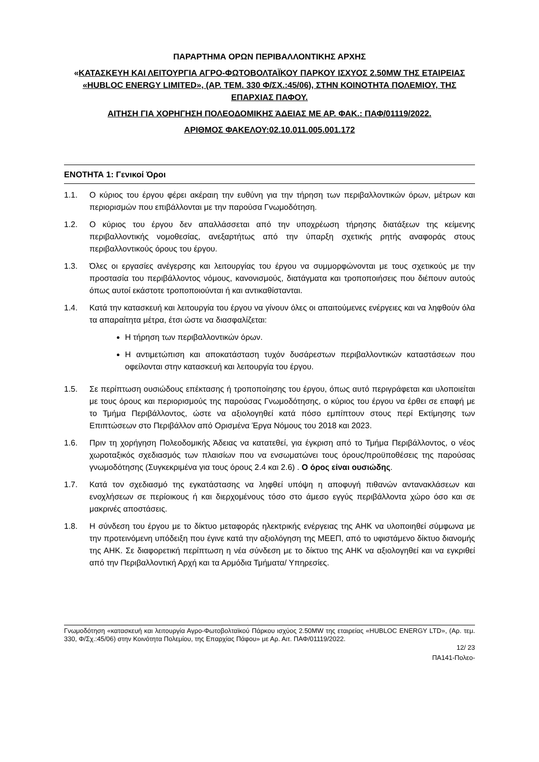ΠΑΡΑΡΤΗΜΑ ΟΡΩΝ ΠΕΡΙΒΑΛΛΟΝΤΙΚΗΣ ΑΡΧΗΣ
«ΚΑΤΑΣΚΕΥΗ ΚΑΙ ΛΕΙΤΟΥΡΓΙΑ ΑΓΡΟ-ΦΩΤΟΒΟΛΤΑΪΚΟΥ ΠΑΡΚΟΥ ΙΣΧΥΟΣ 2.50MW ΤΗΣ ΕΤΑΙΡΕΙΑΣ «HUBLOC ENERGY LIMITED», (ΑΡ. ΤΕΜ. 330 Φ/ΣΧ.:45/06), ΣΤΗΝ ΚΟΙΝΟΤΗΤΑ ΠΟΛΕΜΙΟΥ, ΤΗΣ ΕΠΑΡΧΙΑΣ ΠΑΦΟΥ.
ΑΙΤΗΣΗ ΓΙΑ ΧΟΡΗΓΗΣΗ ΠΟΛΕΟΔΟΜΙΚΗΣ ΆΔΕΙΑΣ ΜΕ ΑΡ. ΦΑΚ.: ΠΑΦ/01119/2022.
ΑΡΙΘΜΟΣ ΦΑΚΕΛΟΥ:02.10.011.005.001.172
ΕΝΟΤΗΤΑ 1: Γενικοί Όροι
1.1. Ο κύριος του έργου φέρει ακέραιη την ευθύνη για την τήρηση των περιβαλλοντικών όρων, μέτρων και περιορισμών που επιβάλλονται με την παρούσα Γνωμοδότηση.
1.2. Ο κύριος του έργου δεν απαλλάσσεται από την υποχρέωση τήρησης διατάξεων της κείμενης περιβαλλοντικής νομοθεσίας, ανεξαρτήτως από την ύπαρξη σχετικής ρητής αναφοράς στους περιβαλλοντικούς όρους του έργου.
1.3. Όλες οι εργασίες ανέγερσης και λειτουργίας του έργου να συμμορφώνονται με τους σχετικούς με την προστασία του περιβάλλοντος νόμους, κανονισμούς, διατάγματα και τροποποιήσεις που διέπουν αυτούς όπως αυτοί εκάστοτε τροποποιούνται ή και αντικαθίστανται.
1.4. Κατά την κατασκευή και λειτουργία του έργου να γίνουν όλες οι απαιτούμενες ενέργειες και να ληφθούν όλα τα απαραίτητα μέτρα, έτσι ώστε να διασφαλίζεται:
Η τήρηση των περιβαλλοντικών όρων.
Η αντιμετώπιση και αποκατάσταση τυχόν δυσάρεστων περιβαλλοντικών καταστάσεων που οφείλονται στην κατασκευή και λειτουργία του έργου.
1.5. Σε περίπτωση ουσιώδους επέκτασης ή τροποποίησης του έργου, όπως αυτό περιγράφεται και υλοποιείται με τους όρους και περιορισμούς της παρούσας Γνωμοδότησης, ο κύριος του έργου να έρθει σε επαφή με το Τμήμα Περιβάλλοντος, ώστε να αξιολογηθεί κατά πόσο εμπίπτουν στους περί Εκτίμησης των Επιπτώσεων στο Περιβάλλον από Ορισμένα Έργα Νόμους του 2018 και 2023.
1.6. Πριν τη χορήγηση Πολεοδομικής Άδειας να κατατεθεί, για έγκριση από το Τμήμα Περιβάλλοντος, ο νέος χωροταξικός σχεδιασμός των πλαισίων που να ενσωματώνει τους όρους/προϋποθέσεις της παρούσας γνωμοδότησης (Συγκεκριμένα για τους όρους 2.4 και 2.6) . Ο όρος είναι ουσιώδης.
1.7. Κατά τον σχεδιασμό της εγκατάστασης να ληφθεί υπόψη η αποφυγή πιθανών αντανακλάσεων και ενοχλήσεων σε περίοικους ή και διερχομένους τόσο στο άμεσο εγγύς περιβάλλοντα χώρο όσο και σε μακρινές αποστάσεις.
1.8. Η σύνδεση του έργου με το δίκτυο μεταφοράς ηλεκτρικής ενέργειας της ΑΗΚ να υλοποιηθεί σύμφωνα με την προτεινόμενη υπόδειξη που έγινε κατά την αξιολόγηση της ΜΕΕΠ, από το υφιστάμενο δίκτυο διανομής της ΑΗΚ. Σε διαφορετική περίπτωση η νέα σύνδεση με το δίκτυο της ΑΗΚ να αξιολογηθεί και να εγκριθεί από την Περιβαλλοντική Αρχή και τα Αρμόδια Τμήματα/ Υπηρεσίες.
Γνωμοδότηση «κατασκευή και λειτουργία Αγρο-Φωτοβολταϊκού Πάρκου ισχύος 2.50MW της εταιρείας «HUBLOC ENERGY LTD», (Αρ. τεμ. 330, Φ/Σχ.:45/06) στην Κοινότητα Πολεμίου, της Επαρχίας Πάφου» με Αρ. Αιτ. ΠΑΦ/01119/2022.
12/ 23
ΠΑ141-Πολεο-